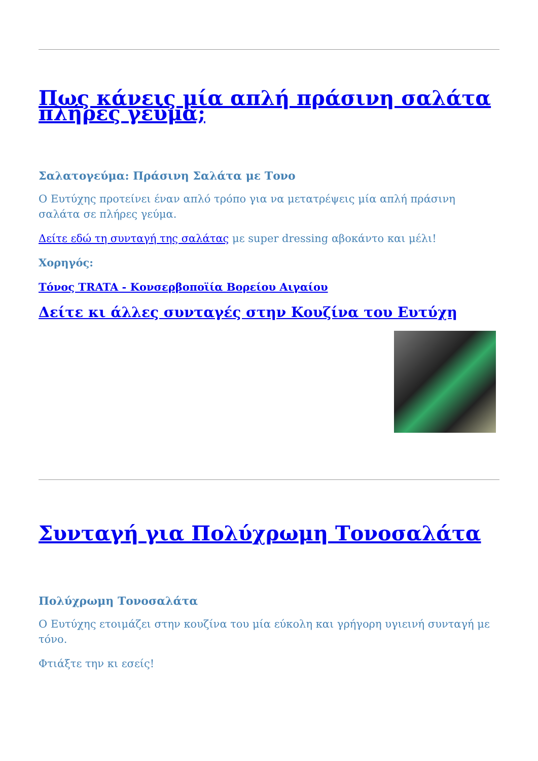Πως κάνεις μία απλή πράσινη σαλάτα πλήρες γεύμα;
Σαλατογεύμα: Πράσινη Σαλάτα με Τονο
Ο Ευτύχης προτείνει έναν απλό τρόπο για να μετατρέψεις μία απλή πράσινη σαλάτα σε πλήρες γεύμα.
Δείτε εδώ τη συνταγή της σαλάτας με super dressing αβοκάντο και μέλι!
Χορηγός:
Τόνος TRATA - Κονσερβοποϊία Βορείου Αιγαίου
Δείτε κι άλλες συνταγές στην Κουζίνα του Ευτύχη
Συνταγή για Πολύχρωμη Τονοσαλάτα
Πολύχρωμη Τονοσαλάτα
Ο Ευτύχης ετοιμάζει στην κουζίνα του μία εύκολη και γρήγορη υγιεινή συνταγή με τόνο.
Φτιάξτε την κι εσείς!